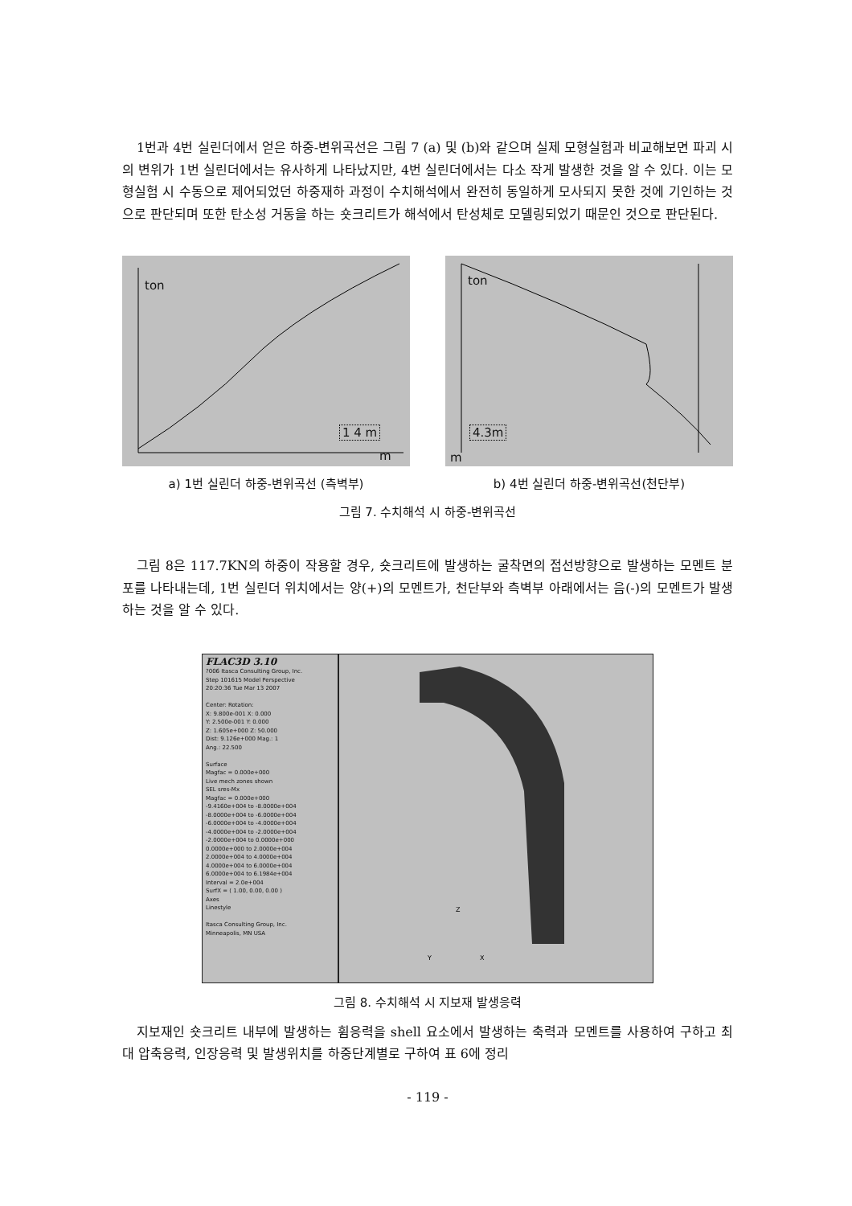1번과 4번 실린더에서 얻은 하중-변위곡선은 그림 7 (a) 및 (b)와 같으며 실제 모형실험과 비교해보면 파괴 시의 변위가 1번 실린더에서는 유사하게 나타났지만, 4번 실린더에서는 다소 작게 발생한 것을 알 수 있다. 이는 모형실험 시 수동으로 제어되었던 하중재하 과정이 수치해석에서 완전히 동일하게 모사되지 못한 것에 기인하는 것으로 판단되며 또한 탄소성 거동을 하는 숏크리트가 해석에서 탄성체로 모델링되었기 때문인 것으로 판단된다.
ton
1 4 m
m
a) 1번 실린더 하중-변위곡선 (측벽부)
ton
4.3m
m
b) 4번 실린더 하중-변위곡선(천단부)
그림 7. 수치해석 시 하중-변위곡선
그림 8은 117.7KN의 하중이 작용할 경우, 숏크리트에 발생하는 굴착면의 접선방향으로 발생하는 모멘트 분포를 나타내는데, 1번 실린더 위치에서는 양(+)의 모멘트가, 천단부와 측벽부 아래에서는 음(-)의 모멘트가 발생하는 것을 알 수 있다.
FLAC3D 3.10
?006 Itasca Consulting Group, Inc.
Step 101615 Model Perspective
20:20:36 Tue Mar 13 2007
Center: Rotation:
X: 9.800e-001 X: 0.000
Y: 2.500e-001 Y: 0.000
Z: 1.605e+000 Z: 50.000
Dist: 9.126e+000 Mag.: 1
Ang.: 22.500
Surface
Magfac = 0.000e+000
Live mech zones shown
SEL sres-Mx
Magfac = 0.000e+000
-9.4160e+004 to -8.0000e+004
-8.0000e+004 to -6.0000e+004
-6.0000e+004 to -4.0000e+004
-4.0000e+004 to -2.0000e+004
-2.0000e+004 to 0.0000e+000
0.0000e+000 to 2.0000e+004
2.0000e+004 to 4.0000e+004
4.0000e+004 to 6.0000e+004
6.0000e+004 to 6.1984e+004
Interval = 2.0e+004
SurfX = ( 1.00, 0.00, 0.00 )
Axes
Linestyle
Itasca Consulting Group, Inc.
Minneapolis, MN USA
Z
Y
X
그림 8. 수치해석 시 지보재 발생응력
지보재인 숏크리트 내부에 발생하는 휨응력을 shell 요소에서 발생하는 축력과 모멘트를 사용하여 구하고 최대 압축응력, 인장응력 및 발생위치를 하중단계별로 구하여 표 6에 정리
- 119 -